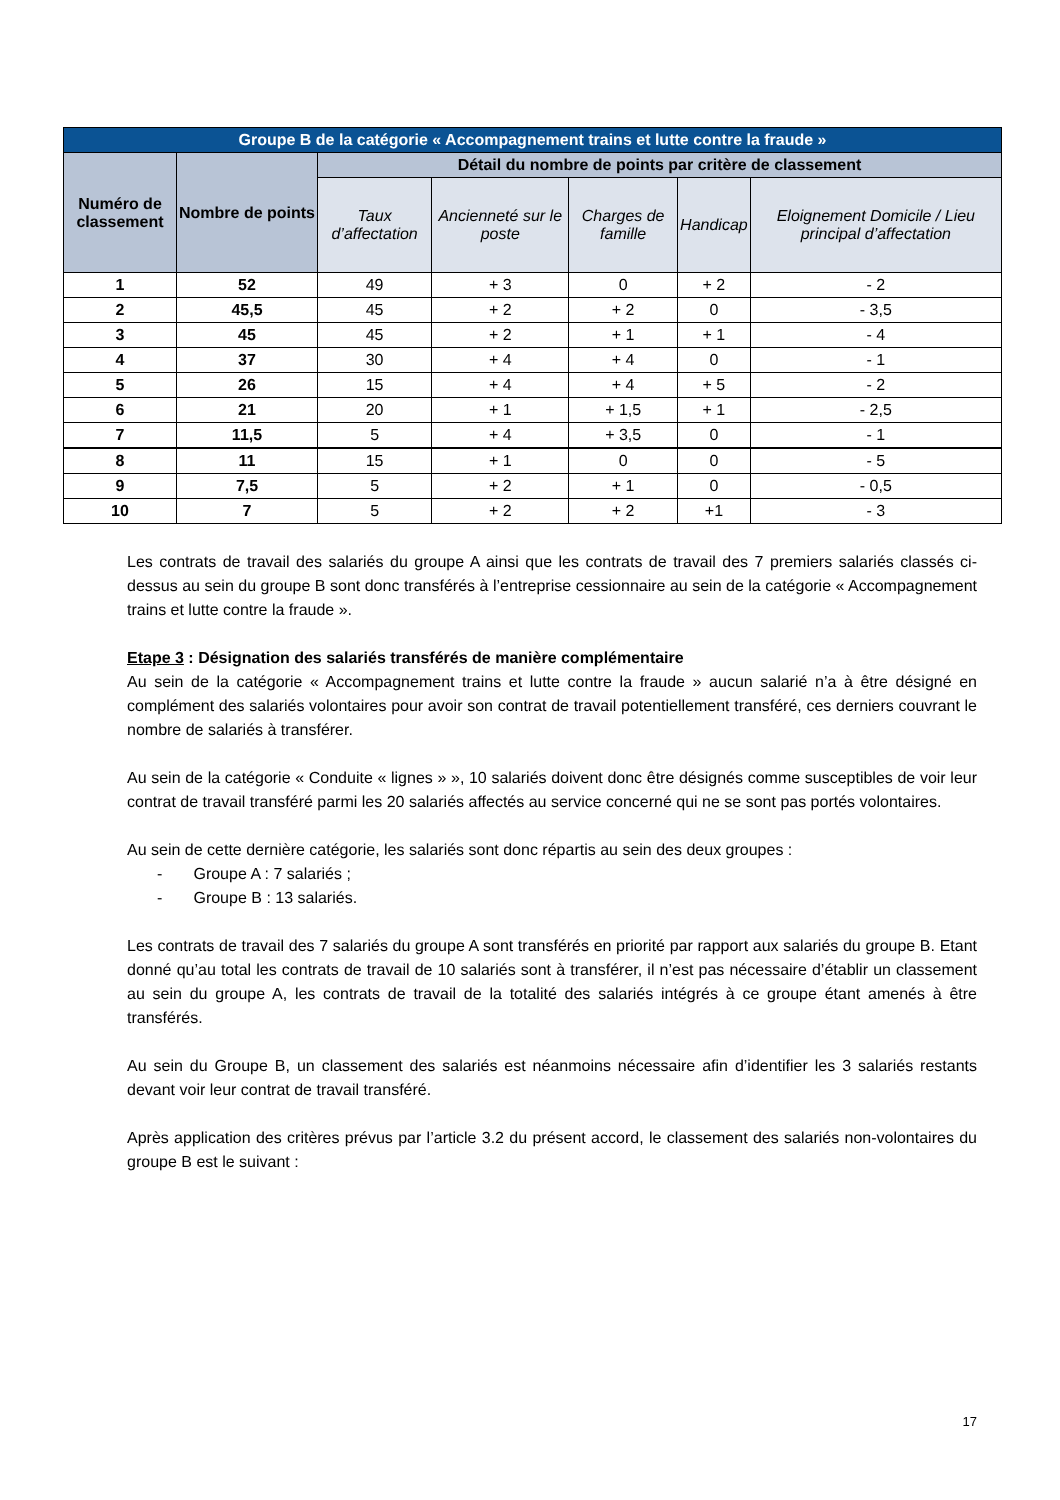| Groupe B de la catégorie « Accompagnement trains et lutte contre la fraude » | | | | | | |
| --- | --- | --- | --- | --- | --- | --- |
| Numéro de classement | Nombre de points | Détail du nombre de points par critère de classement | | | | |
| | | Taux d’affectation | Ancienneté sur le poste | Charges de famille | Handicap | Eloignement Domicile / Lieu principal d’affectation |
| 1 | 52 | 49 | + 3 | 0 | + 2 | - 2 |
| 2 | 45,5 | 45 | + 2 | + 2 | 0 | - 3,5 |
| 3 | 45 | 45 | + 2 | + 1 | + 1 | - 4 |
| 4 | 37 | 30 | + 4 | + 4 | 0 | - 1 |
| 5 | 26 | 15 | + 4 | + 4 | + 5 | - 2 |
| 6 | 21 | 20 | + 1 | + 1,5 | + 1 | - 2,5 |
| 7 | 11,5 | 5 | + 4 | + 3,5 | 0 | - 1 |
| 8 | 11 | 15 | + 1 | 0 | 0 | - 5 |
| 9 | 7,5 | 5 | + 2 | + 1 | 0 | - 0,5 |
| 10 | 7 | 5 | + 2 | + 2 | +1 | - 3 |
Les contrats de travail des salariés du groupe A ainsi que les contrats de travail des 7 premiers salariés classés ci-dessus au sein du groupe B sont donc transférés à l’entreprise cessionnaire au sein de la catégorie « Accompagnement trains et lutte contre la fraude ».
Etape 3 : Désignation des salariés transférés de manière complémentaire
Au sein de la catégorie « Accompagnement trains et lutte contre la fraude » aucun salarié n’a à être désigné en complément des salariés volontaires pour avoir son contrat de travail potentiellement transféré, ces derniers couvrant le nombre de salariés à transférer.
Au sein de la catégorie « Conduite « lignes » », 10 salariés doivent donc être désignés comme susceptibles de voir leur contrat de travail transféré parmi les 20 salariés affectés au service concerné qui ne se sont pas portés volontaires.
Au sein de cette dernière catégorie, les salariés sont donc répartis au sein des deux groupes :
- Groupe A : 7 salariés ;
- Groupe B : 13 salariés.
Les contrats de travail des 7 salariés du groupe A sont transférés en priorité par rapport aux salariés du groupe B. Etant donné qu’au total les contrats de travail de 10 salariés sont à transférer, il n’est pas nécessaire d’établir un classement au sein du groupe A, les contrats de travail de la totalité des salariés intégrés à ce groupe étant amenés à être transférés.
Au sein du Groupe B, un classement des salariés est néanmoins nécessaire afin d’identifier les 3 salariés restants devant voir leur contrat de travail transféré.
Après application des critères prévus par l’article 3.2 du présent accord, le classement des salariés non-volontaires du groupe B est le suivant :
17